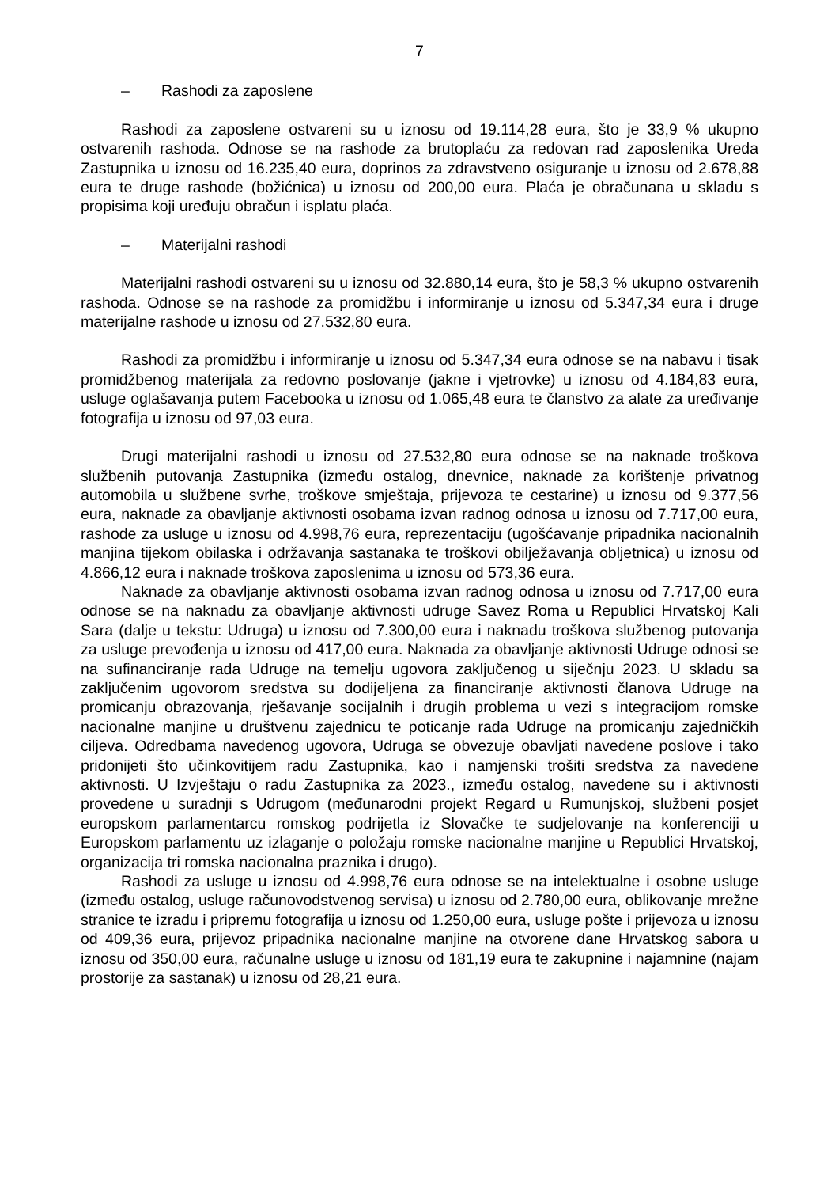7
– Rashodi za zaposlene
Rashodi za zaposlene ostvareni su u iznosu od 19.114,28 eura, što je 33,9 % ukupno ostvarenih rashoda. Odnose se na rashode za brutoplaću za redovan rad zaposlenika Ureda Zastupnika u iznosu od 16.235,40 eura, doprinos za zdravstveno osiguranje u iznosu od 2.678,88 eura te druge rashode (božićnica) u iznosu od 200,00 eura. Plaća je obračunana u skladu s propisima koji uređuju obračun i isplatu plaća.
– Materijalni rashodi
Materijalni rashodi ostvareni su u iznosu od 32.880,14 eura, što je 58,3 % ukupno ostvarenih rashoda. Odnose se na rashode za promidžbu i informiranje u iznosu od 5.347,34 eura i druge materijalne rashode u iznosu od 27.532,80 eura.
Rashodi za promidžbu i informiranje u iznosu od 5.347,34 eura odnose se na nabavu i tisak promidžbenog materijala za redovno poslovanje (jakne i vjetrovke) u iznosu od 4.184,83 eura, usluge oglašavanja putem Facebooka u iznosu od 1.065,48 eura te članstvo za alate za uređivanje fotografija u iznosu od 97,03 eura.
Drugi materijalni rashodi u iznosu od 27.532,80 eura odnose se na naknade troškova službenih putovanja Zastupnika (između ostalog, dnevnice, naknade za korištenje privatnog automobila u službene svrhe, troškove smještaja, prijevoza te cestarine) u iznosu od 9.377,56 eura, naknade za obavljanje aktivnosti osobama izvan radnog odnosa u iznosu od 7.717,00 eura, rashode za usluge u iznosu od 4.998,76 eura, reprezentaciju (ugošćavanje pripadnika nacionalnih manjina tijekom obilaska i održavanja sastanaka te troškovi obilježavanja obljetnica) u iznosu od 4.866,12 eura i naknade troškova zaposlenima u iznosu od 573,36 eura.
Naknade za obavljanje aktivnosti osobama izvan radnog odnosa u iznosu od 7.717,00 eura odnose se na naknadu za obavljanje aktivnosti udruge Savez Roma u Republici Hrvatskoj Kali Sara (dalje u tekstu: Udruga) u iznosu od 7.300,00 eura i naknadu troškova službenog putovanja za usluge prevođenja u iznosu od 417,00 eura. Naknada za obavljanje aktivnosti Udruge odnosi se na sufinanciranje rada Udruge na temelju ugovora zaključenog u siječnju 2023. U skladu sa zaključenim ugovorom sredstva su dodijeljena za financiranje aktivnosti članova Udruge na promicanju obrazovanja, rješavanje socijalnih i drugih problema u vezi s integracijom romske nacionalne manjine u društvenu zajednicu te poticanje rada Udruge na promicanju zajedničkih ciljeva. Odredbama navedenog ugovora, Udruga se obvezuje obavljati navedene poslove i tako pridonijeti što učinkovitijem radu Zastupnika, kao i namjenski trošiti sredstva za navedene aktivnosti. U Izvještaju o radu Zastupnika za 2023., između ostalog, navedene su i aktivnosti provedene u suradnji s Udrugom (međunarodni projekt Regard u Rumunjskoj, službeni posjet europskom parlamentarcu romskog podrijetla iz Slovačke te sudjelovanje na konferenciji u Europskom parlamentu uz izlaganje o položaju romske nacionalne manjine u Republici Hrvatskoj, organizacija tri romska nacionalna praznika i drugo).
Rashodi za usluge u iznosu od 4.998,76 eura odnose se na intelektualne i osobne usluge (između ostalog, usluge računovodstvenog servisa) u iznosu od 2.780,00 eura, oblikovanje mrežne stranice te izradu i pripremu fotografija u iznosu od 1.250,00 eura, usluge pošte i prijevoza u iznosu od 409,36 eura, prijevoz pripadnika nacionalne manjine na otvorene dane Hrvatskog sabora u iznosu od 350,00 eura, računalne usluge u iznosu od 181,19 eura te zakupnine i najamnine (najam prostorije za sastanak) u iznosu od 28,21 eura.